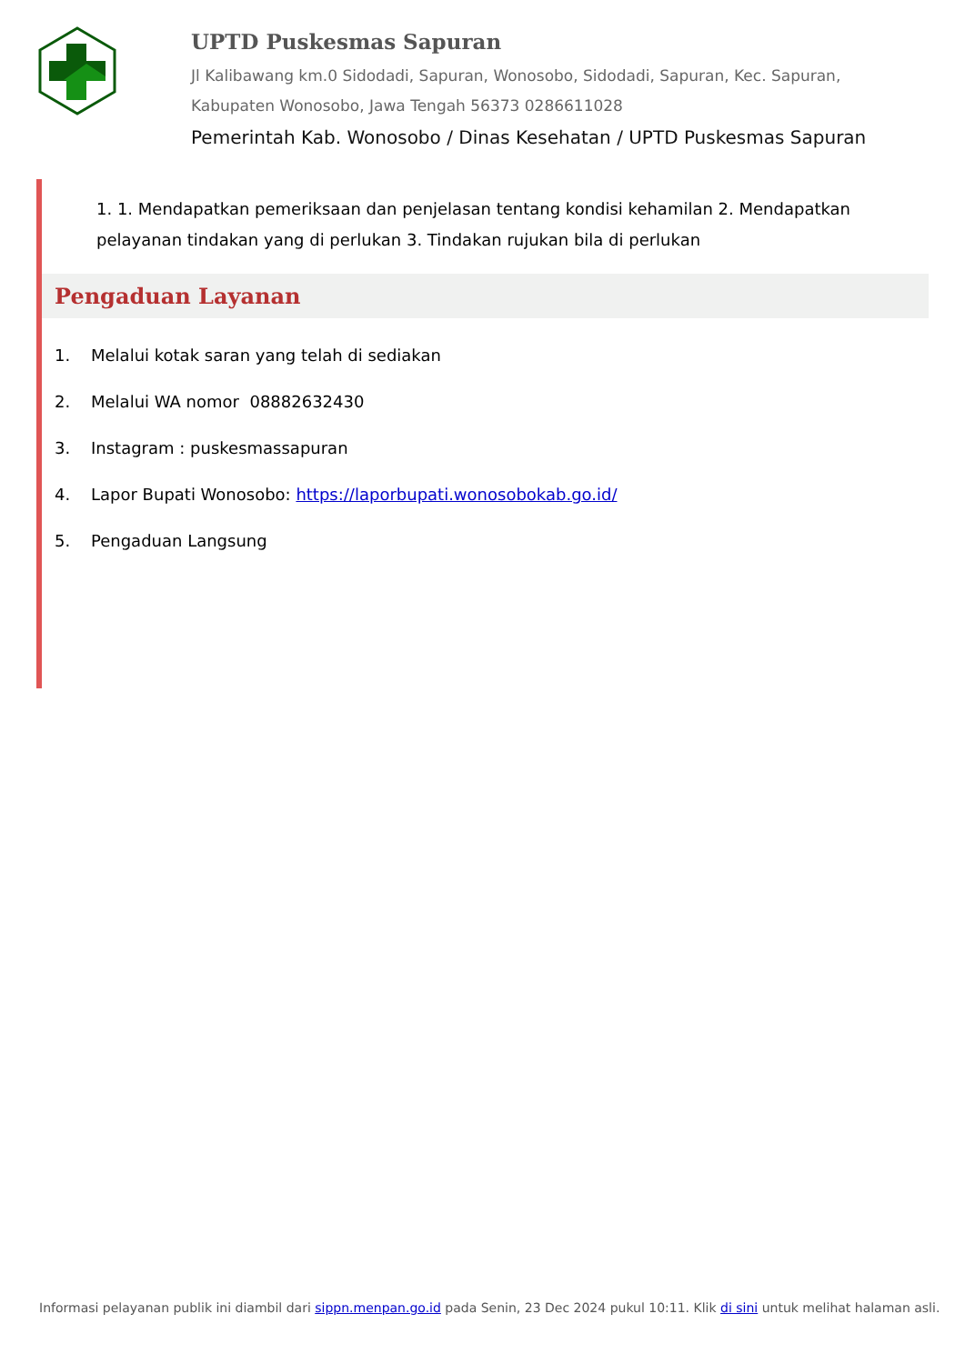UPTD Puskesmas Sapuran
Jl Kalibawang km.0 Sidodadi, Sapuran, Wonosobo, Sidodadi, Sapuran, Kec. Sapuran, Kabupaten Wonosobo, Jawa Tengah 56373 0286611028
Pemerintah Kab. Wonosobo / Dinas Kesehatan / UPTD Puskesmas Sapuran
1. 1. Mendapatkan pemeriksaan dan penjelasan tentang kondisi kehamilan 2. Mendapatkan pelayanan tindakan yang di perlukan 3. Tindakan rujukan bila di perlukan
Pengaduan Layanan
1. Melalui kotak saran yang telah di sediakan
2. Melalui WA nomor 08882632430
3. Instagram : puskesmassapuran
4. Lapor Bupati Wonosobo: https://laporbupati.wonosobokab.go.id/
5. Pengaduan Langsung
Informasi pelayanan publik ini diambil dari sippn.menpan.go.id pada Senin, 23 Dec 2024 pukul 10:11. Klik di sini untuk melihat halaman asli.